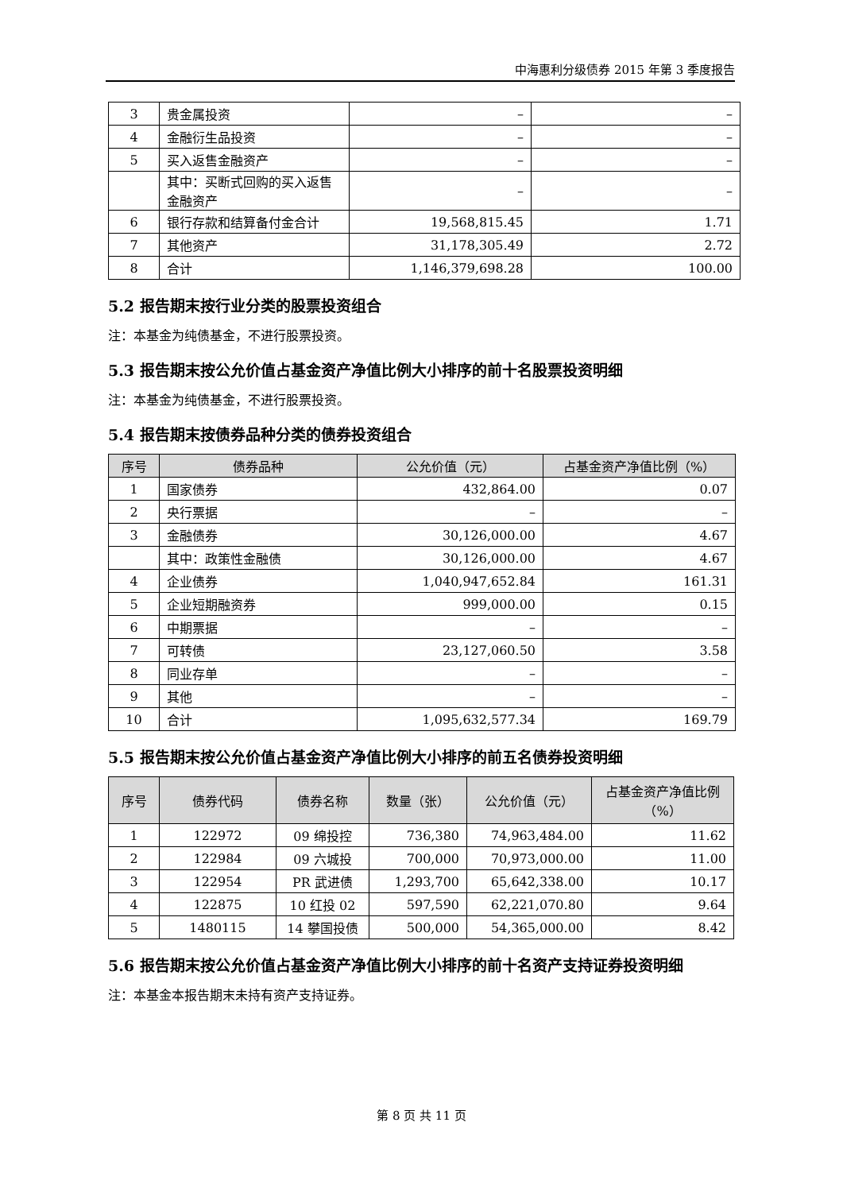中海惠利分级债券 2015 年第 3 季度报告
| 3 | 贵金属投资 | – | – |
| 4 | 金融衍生品投资 | – | – |
| 5 | 买入返售金融资产 | – | – |
| | 其中：买断式回购的买入返售金融资产 | – | – |
| 6 | 银行存款和结算备付金合计 | 19,568,815.45 | 1.71 |
| 7 | 其他资产 | 31,178,305.49 | 2.72 |
| 8 | 合计 | 1,146,379,698.28 | 100.00 |
5.2 报告期末按行业分类的股票投资组合
注：本基金为纯债基金，不进行股票投资。
5.3 报告期末按公允价值占基金资产净值比例大小排序的前十名股票投资明细
注：本基金为纯债基金，不进行股票投资。
5.4 报告期末按债券品种分类的债券投资组合
| 序号 | 债券品种 | 公允价值（元） | 占基金资产净值比例（%） |
| --- | --- | --- | --- |
| 1 | 国家债券 | 432,864.00 | 0.07 |
| 2 | 央行票据 | – | – |
| 3 | 金融债券 | 30,126,000.00 | 4.67 |
| | 其中：政策性金融债 | 30,126,000.00 | 4.67 |
| 4 | 企业债券 | 1,040,947,652.84 | 161.31 |
| 5 | 企业短期融资券 | 999,000.00 | 0.15 |
| 6 | 中期票据 | – | – |
| 7 | 可转债 | 23,127,060.50 | 3.58 |
| 8 | 同业存单 | – | – |
| 9 | 其他 | – | – |
| 10 | 合计 | 1,095,632,577.34 | 169.79 |
5.5 报告期末按公允价值占基金资产净值比例大小排序的前五名债券投资明细
| 序号 | 债券代码 | 债券名称 | 数量（张） | 公允价值（元） | 占基金资产净值比例（%） |
| --- | --- | --- | --- | --- | --- |
| 1 | 122972 | 09 绵投控 | 736,380 | 74,963,484.00 | 11.62 |
| 2 | 122984 | 09 六城投 | 700,000 | 70,973,000.00 | 11.00 |
| 3 | 122954 | PR 武进债 | 1,293,700 | 65,642,338.00 | 10.17 |
| 4 | 122875 | 10 红投 02 | 597,590 | 62,221,070.80 | 9.64 |
| 5 | 1480115 | 14 攀国投债 | 500,000 | 54,365,000.00 | 8.42 |
5.6 报告期末按公允价值占基金资产净值比例大小排序的前十名资产支持证券投资明细
注：本基金本报告期末未持有资产支持证券。
第 8 页 共 11 页